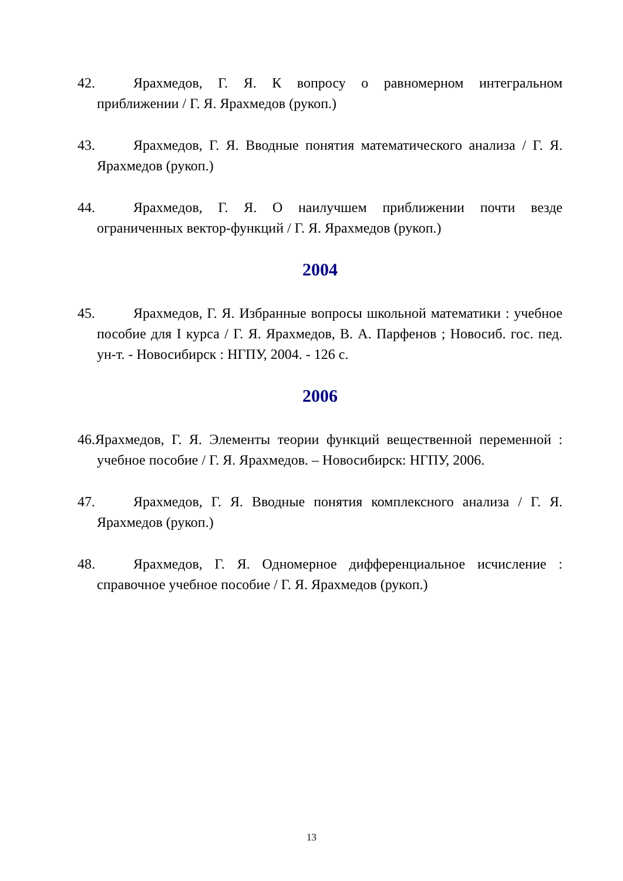42. Ярахмедов, Г. Я. К вопросу о равномерном интегральном приближении / Г. Я. Ярахмедов (рукоп.)
43. Ярахмедов, Г. Я. Вводные понятия математического анализа / Г. Я. Ярахмедов (рукоп.)
44. Ярахмедов, Г. Я. О наилучшем приближении почти везде ограниченных вектор-функций / Г. Я. Ярахмедов (рукоп.)
2004
45. Ярахмедов, Г. Я. Избранные вопросы школьной математики : учебное пособие для I курса / Г. Я. Ярахмедов, В. А. Парфенов ; Новосиб. гос. пед. ун-т. - Новосибирск : НГПУ, 2004. - 126 с.
2006
46.Ярахмедов, Г. Я. Элементы теории функций вещественной переменной : учебное пособие / Г. Я. Ярахмедов. – Новосибирск: НГПУ, 2006.
47. Ярахмедов, Г. Я. Вводные понятия комплексного анализа / Г. Я. Ярахмедов (рукоп.)
48. Ярахмедов, Г. Я. Одномерное дифференциальное исчисление : справочное учебное пособие / Г. Я. Ярахмедов (рукоп.)
13